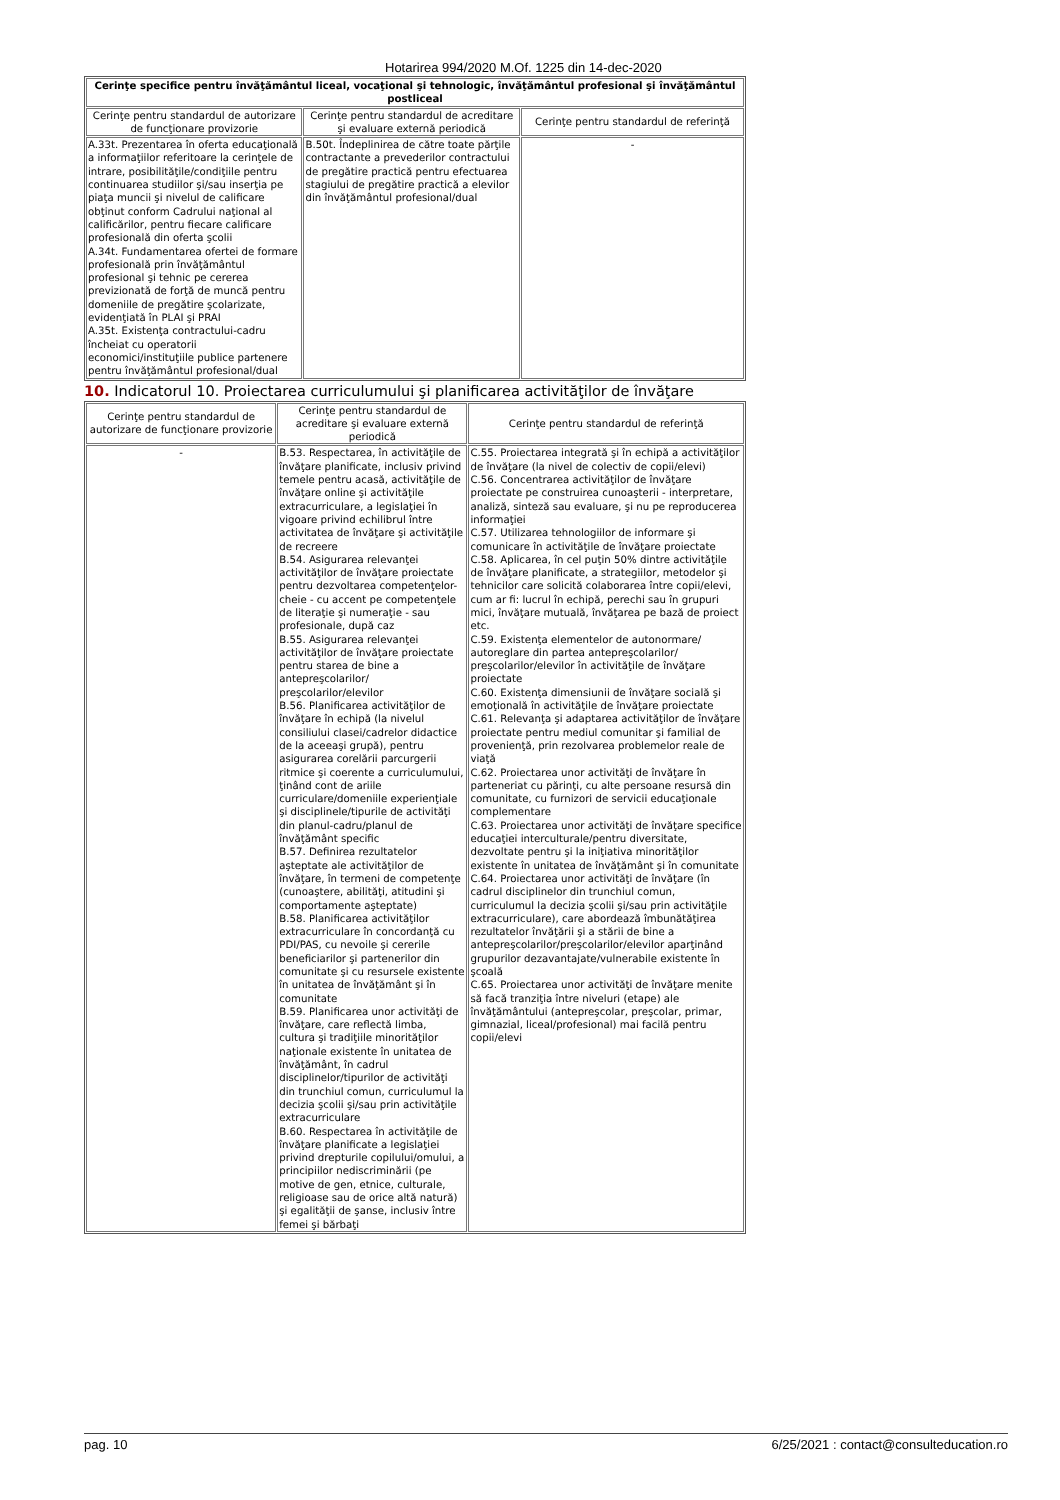Hotarirea 994/2020 M.Of. 1225 din 14-dec-2020
| Cerinţe specifice pentru învăţământul liceal, vocaţional şi tehnologic, învăţământul profesional şi învăţământul postliceal | | |
| Cerinţe pentru standardul de autorizare de funcţionare provizorie | Cerinţe pentru standardul de acreditare şi evaluare externă periodică | Cerinţe pentru standardul de referinţă |
| A.33t. Prezentarea în oferta educaţională a informaţiilor referitoare la cerinţele de intrare, posibilităţile/condiţiile pentru continuarea studiilor şi/sau inserţia pe piaţa muncii şi nivelul de calificare obţinut conform Cadrului naţional al calificărilor, pentru fiecare calificare profesională din oferta şcolii A.34t. Fundamentarea ofertei de formare profesională prin învăţământul profesional şi tehnic pe cererea previzionată de forţă de muncă pentru domeniile de pregătire şcolarizate, evidenţiată în PLAI şi PRAI A.35t. Existenţa contractului-cadru încheiat cu operatorii economici/instituţiile publice partenere pentru învăţământul profesional/dual | B.50t. Îndeplinirea de către toate părţile contractante a prevederilor contractului de pregătire practică pentru efectuarea stagiului de pregătire practică a elevilor din învăţământul profesional/dual | - |
10. Indicatorul 10. Proiectarea curriculumului şi planificarea activităţilor de învăţare
| Cerinţe pentru standardul de autorizare de funcţionare provizorie | Cerinţe pentru standardul de acreditare şi evaluare externă periodică | Cerinţe pentru standardul de referinţă |
| --- | --- | --- |
| - | B.53. Respectarea, în activităţile de învăţare planificate, inclusiv privind temele pentru acasă, activităţile de învăţare online şi activităţile extracurriculare, a legislaţiei în vigoare privind echilibrul între activitatea de învăţare şi activităţile de recreere B.54. Asigurarea relevanţei activităţilor de învăţare proiectate pentru dezvoltarea competenţelor-cheie - cu accent pe competenţele de literaţie şi numeraţie - sau profesionale, după caz B.55. Asigurarea relevanţei activităţilor de învăţare proiectate pentru starea de bine a antepreşcolarilor/ preşcolarilor/elevilor B.56. Planificarea activităţilor de învăţare în echipă (la nivelul consiliului clasei/cadrelor didactice de la aceeaşi grupă), pentru asigurarea corelării parcurgerii ritmice şi coerente a curriculumului, ţinând cont de ariile curriculare/domeniile experienţiale şi disciplinele/tipurile de activităţi din planul-cadru/planul de învăţământ specific B.57. Definirea rezultatelor aşteptate ale activităţilor de învăţare, în termeni de competenţe (cunoaştere, abilităţi, atitudini şi comportamente aşteptate) B.58. Planificarea activităţilor extracurriculare în concordanţă cu PDI/PAS, cu nevoile şi cererile beneficiarilor şi partenerilor din comunitate şi cu resursele existente în unitatea de învăţământ şi în comunitate B.59. Planificarea unor activităţi de învăţare, care reflectă limba, cultura şi tradiţiile minorităţilor naţionale existente în unitatea de învăţământ, în cadrul disciplinelor/tipurilor de activităţi din trunchiul comun, curriculumul la decizia şcolii şi/sau prin activităţile extracurriculare B.60. Respectarea în activităţile de învăţare planificate a legislaţiei privind drepturile copilului/omului, a principiilor nediscriminării (pe motive de gen, etnice, culturale, religioase sau de orice altă natură) şi egalităţii de şanse, inclusiv între femei şi bărbaţi | C.55. Proiectarea integrată şi în echipă a activităţilor de învăţare (la nivel de colectiv de copii/elevi) C.56. Concentrarea activităţilor de învăţare proiectate pe construirea cunoaşterii - interpretare, analiză, sinteză sau evaluare, şi nu pe reproducerea informaţiei C.57. Utilizarea tehnologiilor de informare şi comunicare în activităţile de învăţare proiectate C.58. Aplicarea, în cel puţin 50% dintre activităţile de învăţare planificate, a strategiilor, metodelor şi tehnicilor care solicită colaborarea între copii/elevi, cum ar fi: lucrul în echipă, perechi sau în grupuri mici, învăţare mutuală, învăţarea pe bază de proiect etc. C.59. Existenţa elementelor de autonormare/ autoreglare din partea antepreşcolarilor/ preşcolarilor/elevilor în activităţile de învăţare proiectate C.60. Existenţa dimensiunii de învăţare socială şi emoţională în activităţile de învăţare proiectate C.61. Relevanţa şi adaptarea activităţilor de învăţare proiectate pentru mediul comunitar şi familial de provenienţă, prin rezolvarea problemelor reale de viaţă C.62. Proiectarea unor activităţi de învăţare în parteneriat cu părinţi, cu alte persoane resursă din comunitate, cu furnizori de servicii educaţionale complementare C.63. Proiectarea unor activităţi de învăţare specifice educaţiei interculturale/pentru diversitate, dezvoltate pentru şi la iniţiativa minorităţilor existente în unitatea de învăţământ şi în comunitate C.64. Proiectarea unor activităţi de învăţare (în cadrul disciplinelor din trunchiul comun, curriculumul la decizia şcolii şi/sau prin activităţile extracurriculare), care abordează îmbunătăţirea rezultatelor învăţării şi a stării de bine a antepreşcolarilor/preşcolarilor/elevilor aparţinând grupurilor dezavantajate/vulnerabile existente în şcoală C.65. Proiectarea unor activităţi de învăţare menite să facă tranziţia între niveluri (etape) ale învăţământului (antepreşcolar, preşcolar, primar, gimnazial, liceal/profesional) mai facilă pentru copii/elevi |
pag. 10 6/25/2021 : contact@consulteducation.ro